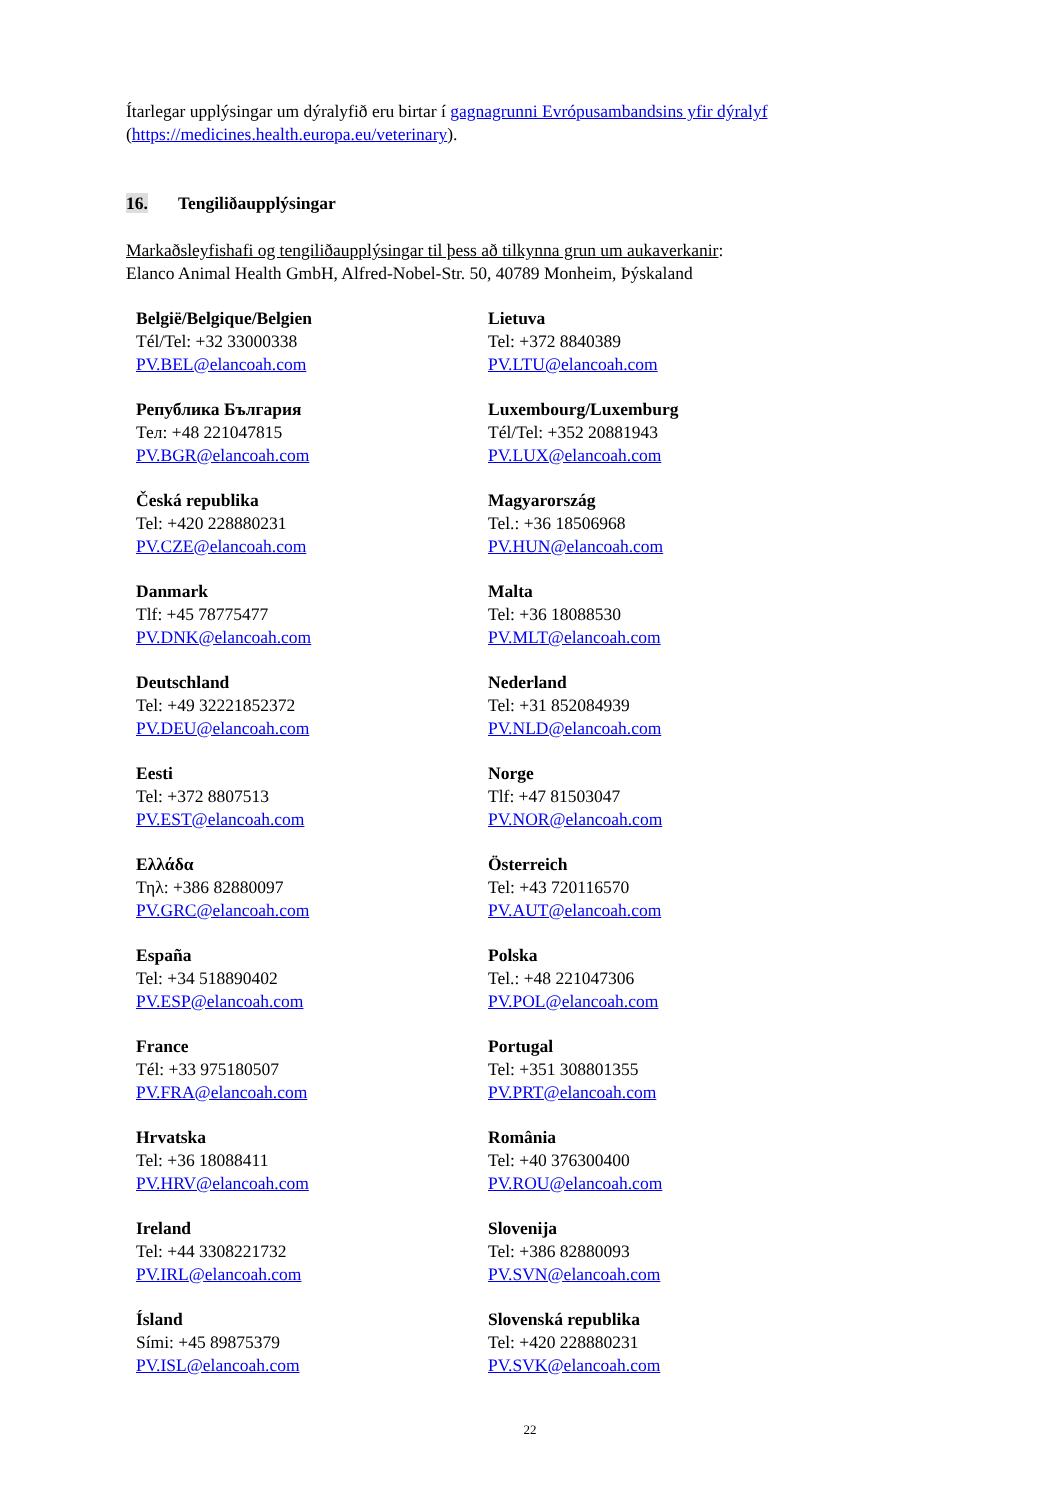Ítarlegar upplýsingar um dýralyfið eru birtar í gagnagrunni Evrópusambandsins yfir dýralyf (https://medicines.health.europa.eu/veterinary).
16. Tengiliðaupplýsingar
Markaðsleyfishafi og tengiliðaupplýsingar til þess að tilkynna grun um aukaverkanir:
Elanco Animal Health GmbH, Alfred-Nobel-Str. 50, 40789 Monheim, Þýskaland
| België/Belgique/Belgien Tél/Tel: +32 33000338 PV.BEL@elancoah.com | Lietuva Tel: +372 8840389 PV.LTU@elancoah.com |
| Република България Тел: +48 221047815 PV.BGR@elancoah.com | Luxembourg/Luxemburg Tél/Tel: +352 20881943 PV.LUX@elancoah.com |
| Česká republika Tel: +420 228880231 PV.CZE@elancoah.com | Magyarország Tel.: +36 18506968 PV.HUN@elancoah.com |
| Danmark Tlf: +45 78775477 PV.DNK@elancoah.com | Malta Tel: +36 18088530 PV.MLT@elancoah.com |
| Deutschland Tel: +49 32221852372 PV.DEU@elancoah.com | Nederland Tel: +31 852084939 PV.NLD@elancoah.com |
| Eesti Tel: +372 8807513 PV.EST@elancoah.com | Norge Tlf: +47 81503047 PV.NOR@elancoah.com |
| Ελλάδα Τηλ: +386 82880097 PV.GRC@elancoah.com | Österreich Tel: +43 720116570 PV.AUT@elancoah.com |
| España Tel: +34 518890402 PV.ESP@elancoah.com | Polska Tel.: +48 221047306 PV.POL@elancoah.com |
| France Tél: +33 975180507 PV.FRA@elancoah.com | Portugal Tel: +351 308801355 PV.PRT@elancoah.com |
| Hrvatska Tel: +36 18088411 PV.HRV@elancoah.com | România Tel: +40 376300400 PV.ROU@elancoah.com |
| Ireland Tel: +44 3308221732 PV.IRL@elancoah.com | Slovenija Tel: +386 82880093 PV.SVN@elancoah.com |
| Ísland Sími: +45 89875379 PV.ISL@elancoah.com | Slovenská republika Tel: +420 228880231 PV.SVK@elancoah.com |
22